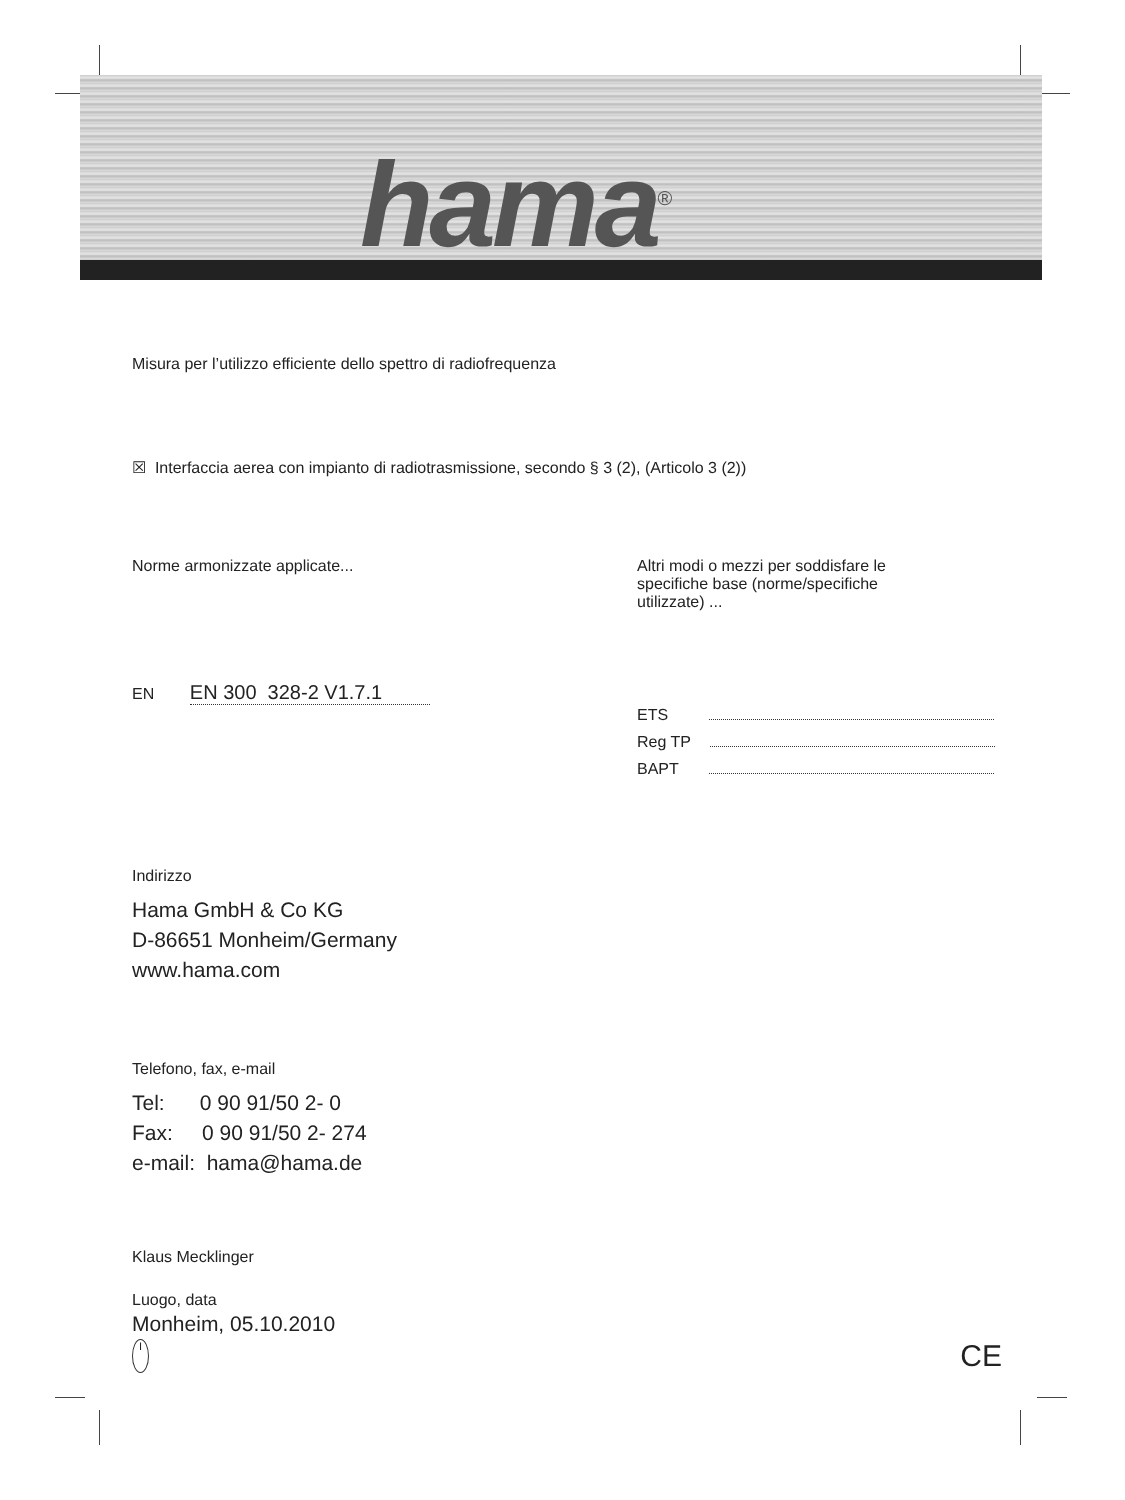hama<sup>®</sup>
Misura per l’utilizzo efficiente dello spettro di radiofrequenza
☒ Interfaccia aerea con impianto di radiotrasmissione, secondo § 3 (2), (Articolo 3 (2))
Norme armonizzate applicate... Altri modi o mezzi per soddisfare le
specifiche base (norme/specifiche
utilizzate) ...
EN EN 300 328-2 V1.7.1
ETS
Reg TP
BAPT
Indirizzo
Hama GmbH & Co KG
D-86651 Monheim/Germany
www.hama.com
Telefono, fax, e-mail
Tel: 0 90 91/50 2- 0
Fax: 0 90 91/50 2- 274
e-mail: hama@hama.de
Klaus Mecklinger
Luogo, data
Monheim, 05.10.2010
I CE